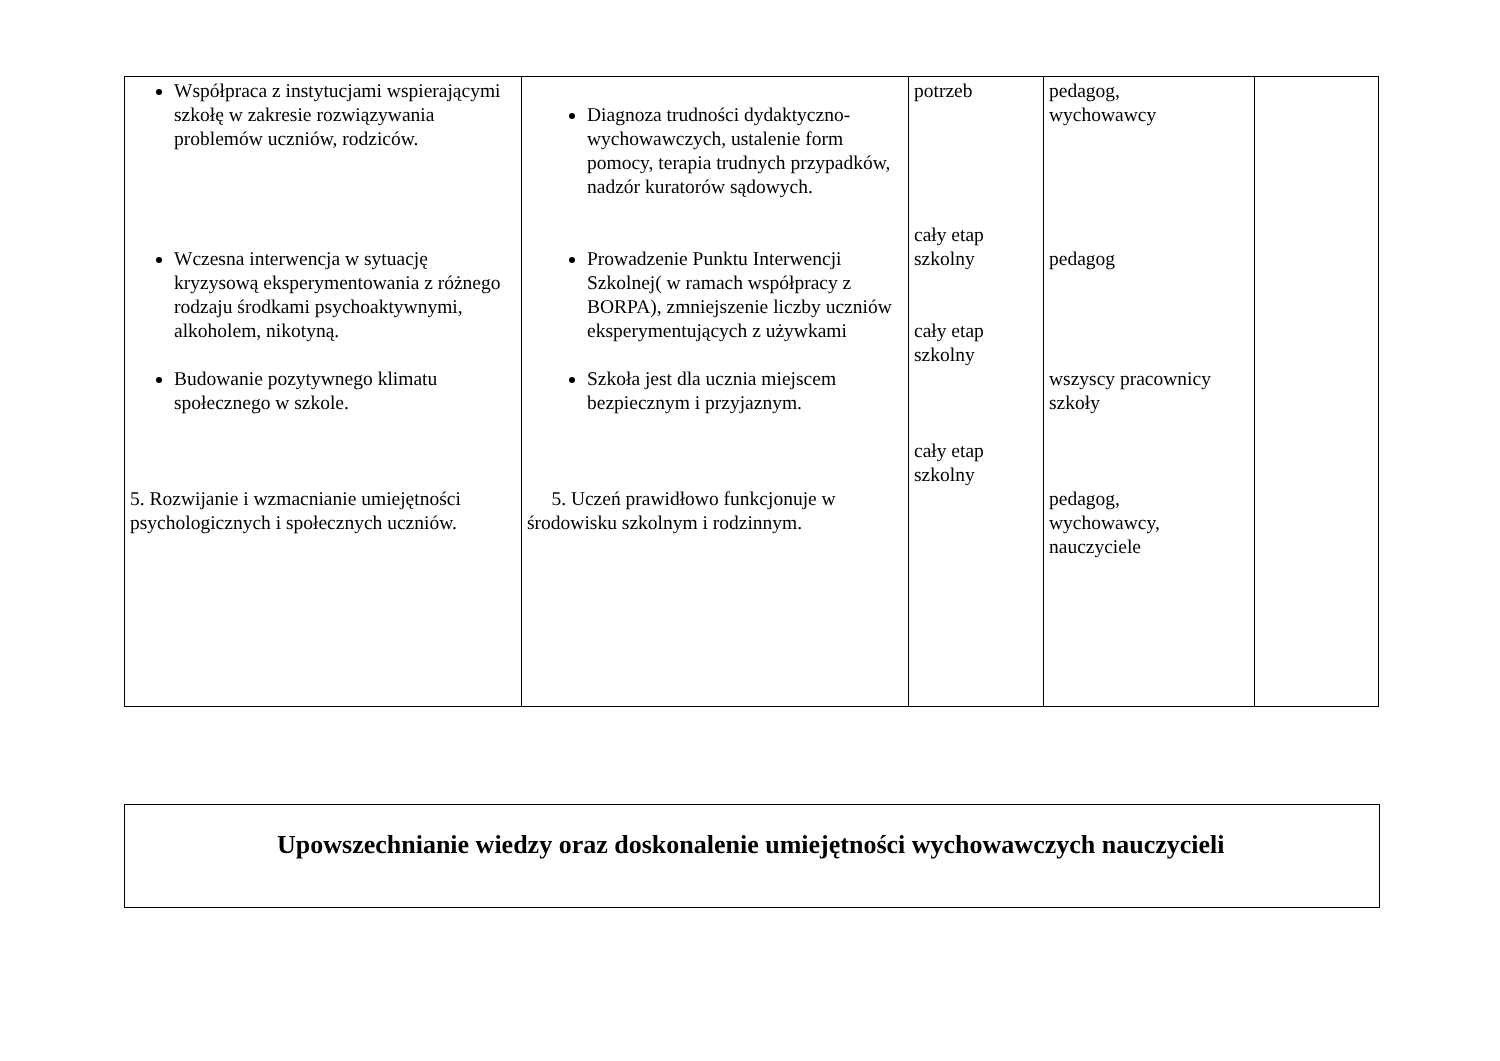| Współpraca z instytucjami wspierającymi szkołę w zakresie rozwiązywania problemów uczniów, rodziców. Wczesna interwencja w sytuację kryzysową eksperymentowania z różnego rodzaju środkami psychoaktywnymi, alkoholem, nikotyną. Budowanie pozytywnego klimatu społecznego w szkole. 5. Rozwijanie i wzmacnianie umiejętności psychologicznych i społecznych uczniów. | Diagnoza trudności dydaktyczno-wychowawczych, ustalenie form pomocy, terapia trudnych przypadków, nadzór kuratorów sądowych. Prowadzenie Punktu Interwencji Szkolnej( w ramach współpracy z BORPA), zmniejszenie liczby uczniów eksperymentujących z używkami Szkoła jest dla ucznia miejscem bezpiecznym i przyjaznym. 5. Uczeń prawidłowo funkcjonuje w środowisku szkolnym i rodzinnym. | potrzeb cały etap szkolny cały etap szkolny cały etap szkolny | pedagog, wychowawcy pedagog wszyscy pracownicy szkoły pedagog, wychowawcy, nauczyciele | |
Upowszechnianie wiedzy oraz doskonalenie umiejętności wychowawczych nauczycieli